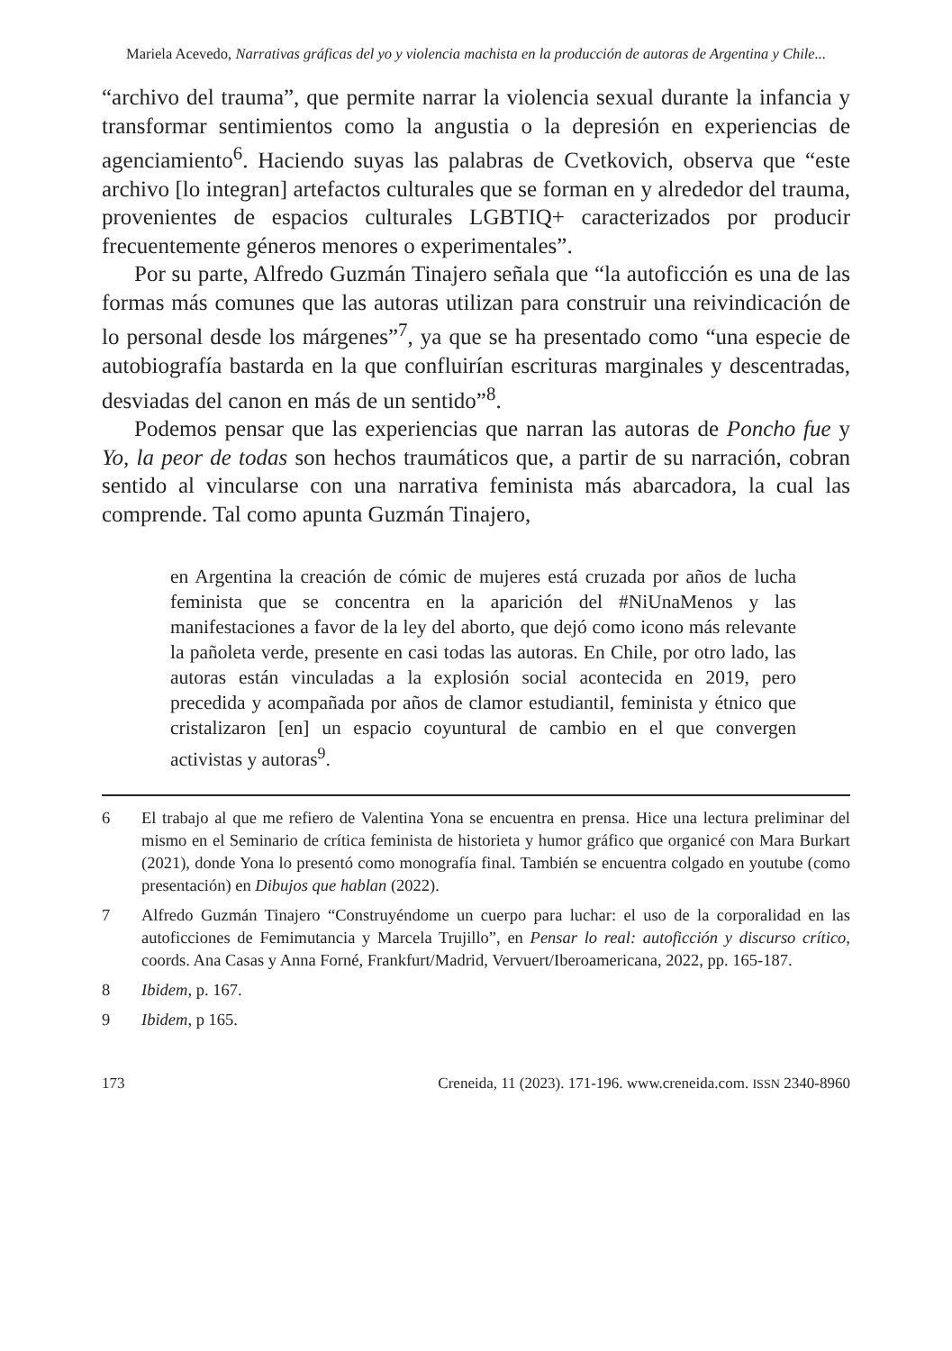Mariela Acevedo, Narrativas gráficas del yo y violencia machista en la producción de autoras de Argentina y Chile...
“archivo del trauma”, que permite narrar la violencia sexual durante la infancia y transformar sentimientos como la angustia o la depresión en experiencias de agenciamiento<sup>6</sup>. Haciendo suyas las palabras de Cvetkovich, observa que “este archivo [lo integran] artefactos culturales que se forman en y alrededor del trauma, provenientes de espacios culturales LGBTIQ+ caracterizados por producir frecuentemente géneros menores o experimentales”.
Por su parte, Alfredo Guzmán Tinajero señala que “la autoficción es una de las formas más comunes que las autoras utilizan para construir una reivindicación de lo personal desde los márgenes”<sup>7</sup>, ya que se ha presentado como “una especie de autobiografía bastarda en la que confluirían escrituras marginales y descentradas, desviadas del canon en más de un sentido”<sup>8</sup>.
Podemos pensar que las experiencias que narran las autoras de Poncho fue y Yo, la peor de todas son hechos traumáticos que, a partir de su narración, cobran sentido al vincularse con una narrativa feminista más abarcadora, la cual las comprende. Tal como apunta Guzmán Tinajero,
en Argentina la creación de cómic de mujeres está cruzada por años de lucha feminista que se concentra en la aparición del #NiUnaMenos y las manifestaciones a favor de la ley del aborto, que dejó como icono más relevante la pañoleta verde, presente en casi todas las autoras. En Chile, por otro lado, las autoras están vinculadas a la explosión social acontecida en 2019, pero precedida y acompañada por años de clamor estudiantil, feminista y étnico que cristalizaron [en] un espacio coyuntural de cambio en el que convergen activistas y autoras<sup>9</sup>.
6 El trabajo al que me refiero de Valentina Yona se encuentra en prensa. Hice una lectura preliminar del mismo en el Seminario de crítica feminista de historieta y humor gráfico que organicé con Mara Burkart (2021), donde Yona lo presentó como monografía final. También se encuentra colgado en youtube (como presentación) en Dibujos que hablan (2022).
7 Alfredo Guzmán Tinajero “Construyéndome un cuerpo para luchar: el uso de la corporalidad en las autoficciones de Femimutancia y Marcela Trujillo”, en Pensar lo real: autoficción y discurso crítico, coords. Ana Casas y Anna Forné, Frankfurt/Madrid, Vervuert/Iberoamericana, 2022, pp. 165-187.
8 Ibidem, p. 167.
9 Ibidem, p 165.
173 Creneida, 11 (2023). 171-196. www.creneida.com. ISSN 2340-8960